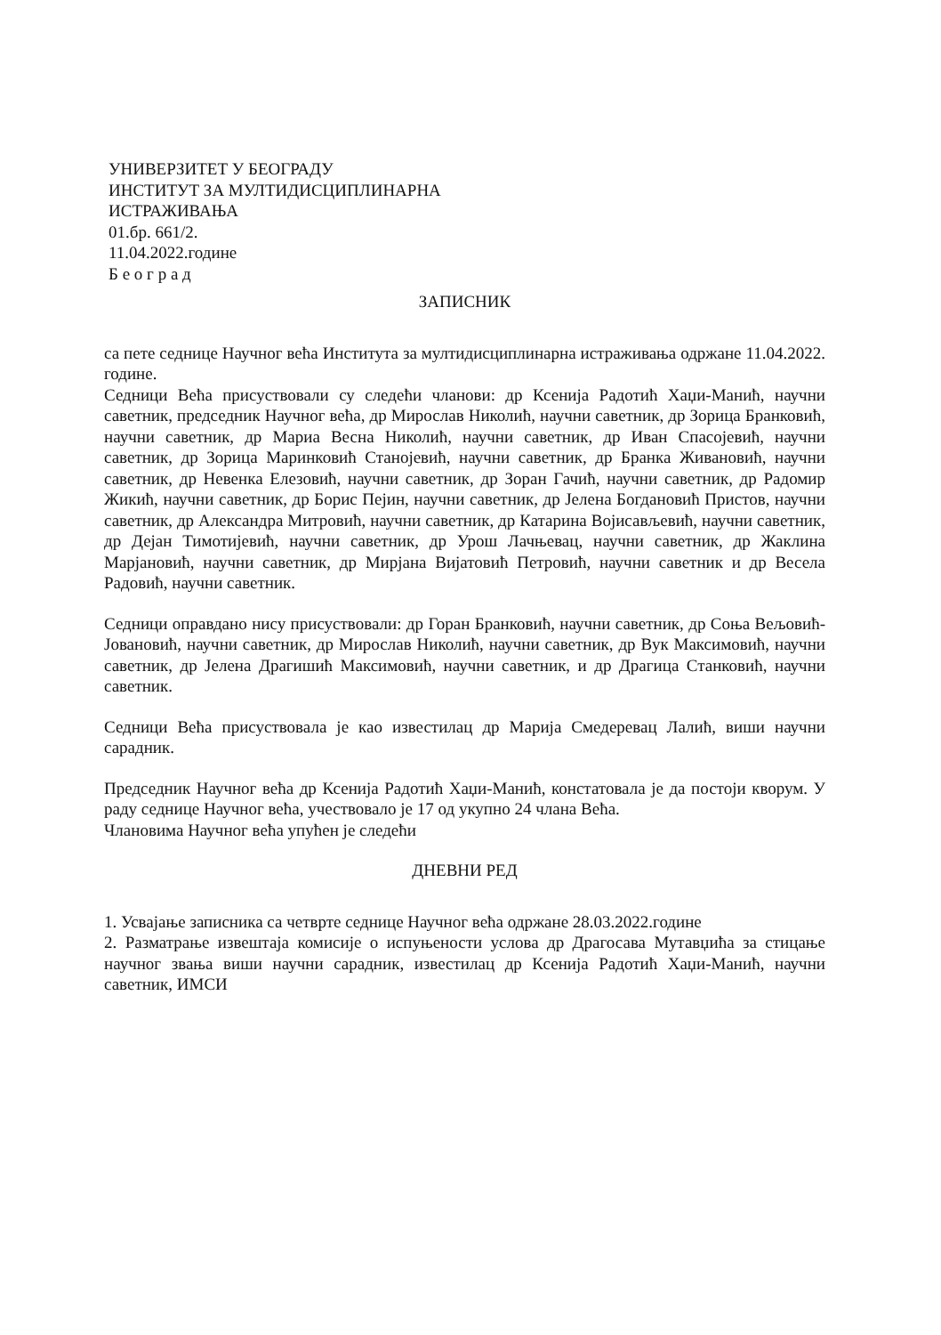УНИВЕРЗИТЕТ У БЕОГРАДУ
ИНСТИТУТ ЗА МУЛТИДИСЦИПЛИНАРНА
ИСТРАЖИВАЊА
01.бр. 661/2.
11.04.2022.године
Б е о г р а д
ЗАПИСНИК
са пете седнице Научног већа Института за мултидисциплинарна истраживања одржане 11.04.2022. године.
Седници Већа присуствовали су следећи чланови: др Ксенија Радотић Хаџи-Манић, научни саветник, председник Научног већа, др Мирослав Николић, научни саветник, др Зорица Бранковић, научни саветник, др Мариа Весна Николић, научни саветник, др Иван Спасојевић, научни саветник, др Зорица Маринковић Станојевић, научни саветник, др Бранка Живановић, научни саветник, др Невенка Елезовић, научни саветник, др Зоран Гачић, научни саветник, др Радомир Жикић, научни саветник, др Борис Пејин, научни саветник, др Јелена Богдановић Пристов, научни саветник, др Александра Митровић, научни саветник, др Катарина Војисављевић, научни саветник, др Дејан Тимотијевић, научни саветник, др Урош Лачњевац, научни саветник, др Жаклина Марјановић, научни саветник, др Мирјана Вијатовић Петровић, научни саветник и др Весела Радовић, научни саветник.
Седници оправдано нису присуствовали: др Горан Бранковић, научни саветник, др Соња Вељовић-Јовановић, научни саветник, др Мирослав Николић, научни саветник, др Вук Максимовић, научни саветник, др Јелена Драгишић Максимовић, научни саветник, и др Драгица Станковић, научни саветник.
Седници Већа присуствовала је као известилац др Марија Смедеревац Лалић, виши научни сарадник.
Председник Научног већа др Ксенија Радотић Хаџи-Манић, констатовала је да постоји кворум. У раду седнице Научног већа, учествовало је 17 од укупно 24 члана Већа.
Члановима Научног већа упућен је следећи
ДНЕВНИ РЕД
1. Усвајање записника са четврте седнице Научног већа одржане 28.03.2022.године
2. Разматрање извештаја комисије о испуњености услова др Драгосава Мутавџића за стицање научног звања виши научни сарадник, известилац др Ксенија Радотић Хаџи-Манић, научни саветник, ИМСИ